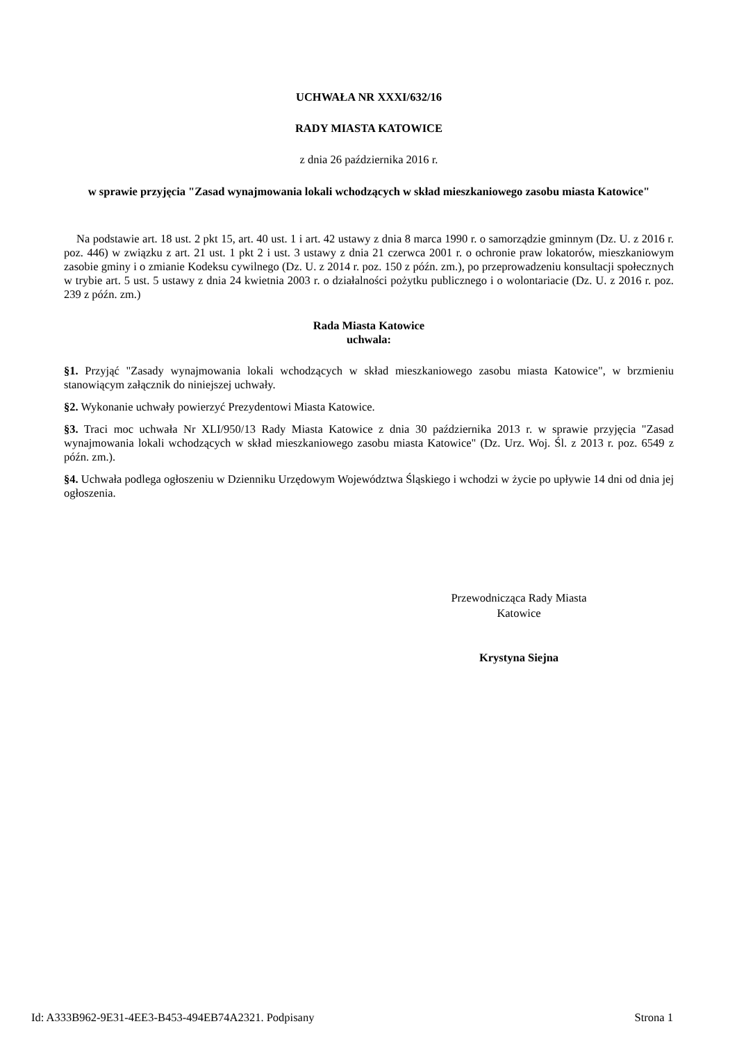UCHWAŁA NR XXXI/632/16
RADY MIASTA KATOWICE
z dnia 26 października 2016 r.
w sprawie przyjęcia "Zasad wynajmowania lokali wchodzących w skład mieszkaniowego zasobu miasta Katowice"
Na podstawie art. 18 ust. 2 pkt 15, art. 40 ust. 1 i art. 42 ustawy z dnia 8 marca 1990 r. o samorządzie gminnym (Dz. U. z 2016 r. poz. 446) w związku z art. 21 ust. 1 pkt 2 i ust. 3 ustawy z dnia 21 czerwca 2001 r. o ochronie praw lokatorów, mieszkaniowym zasobie gminy i o zmianie Kodeksu cywilnego (Dz. U. z 2014 r. poz. 150 z późn. zm.), po przeprowadzeniu konsultacji społecznych w trybie art. 5 ust. 5 ustawy z dnia 24 kwietnia 2003 r. o działalności pożytku publicznego i o wolontariacie (Dz. U. z 2016 r. poz. 239 z późn. zm.)
Rada Miasta Katowice
uchwala:
§1. Przyjąć "Zasady wynajmowania lokali wchodzących w skład mieszkaniowego zasobu miasta Katowice", w brzmieniu stanowiącym załącznik do niniejszej uchwały.
§2. Wykonanie uchwały powierzyć Prezydentowi Miasta Katowice.
§3. Traci moc uchwała Nr XLI/950/13 Rady Miasta Katowice z dnia 30 października 2013 r. w sprawie przyjęcia "Zasad wynajmowania lokali wchodzących w skład mieszkaniowego zasobu miasta Katowice" (Dz. Urz. Woj. Śl. z 2013 r. poz. 6549 z późn. zm.).
§4. Uchwała podlega ogłoszeniu w Dzienniku Urzędowym Województwa Śląskiego i wchodzi w życie po upływie 14 dni od dnia jej ogłoszenia.
Przewodnicząca Rady Miasta
Katowice
Krystyna Siejna
Id: A333B962-9E31-4EE3-B453-494EB74A2321. Podpisany Strona 1